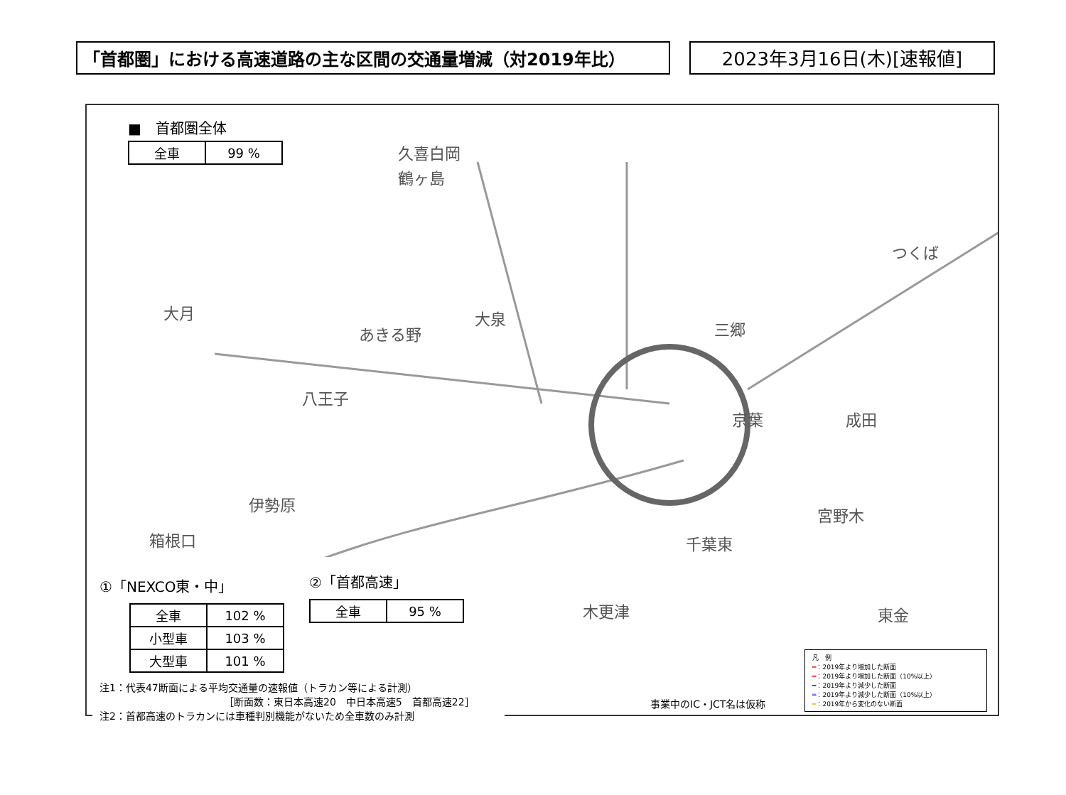「首都圏」における高速道路の主な区間の交通量増減（対2019年比） 2023年3月16日(木)[速報値]
■　首都圏全体
| 全車 | 99 % |
久喜白岡
鶴ヶ島
大月
あきる野
大泉
八王子
つくば
三郷
京葉 成田
宮野木
伊勢原
箱根口 千葉東
東金 木更津
①「NEXCO東・中」
| 全車 | 102 % |
| 小型車 | 103 % |
| 大型車 | 101 % |
注1：代表47断面による平均交通量の速報値（トラカン等による計測）
　　　　　　　　　　　　　［断面数：東日本高速20　中日本高速5　首都高速22］
注2：首都高速のトラカンには車種判別機能がないため全車数のみ計測
②「首都高速」
| 全車 | 95 % |
事業中のIC・JCT名は仮称
凡　例
━：2019年より増加した断面
═：2019年より増加した断面（10%以上）
━：2019年より減少した断面
═：2019年より減少した断面（10%以上）
━：2019年から変化のない断面